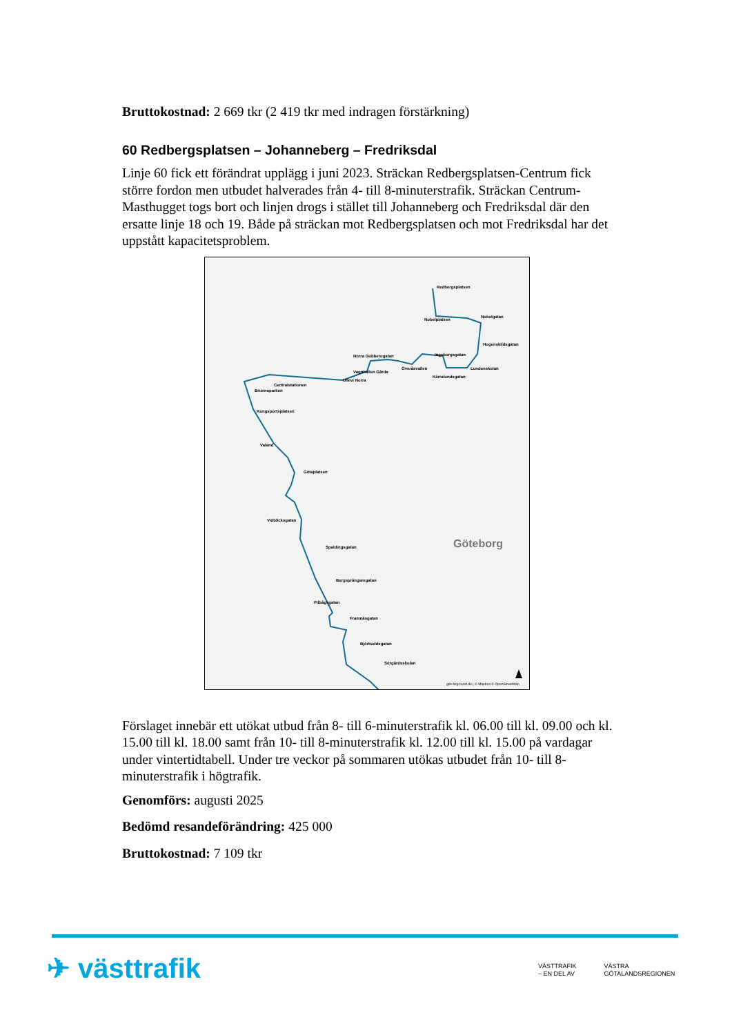Bruttokostnad: 2 669 tkr (2 419 tkr med indragen förstärkning)
60 Redbergsplatsen – Johanneberg – Fredriksdal
Linje 60 fick ett förändrat upplägg i juni 2023. Sträckan Redbergsplatsen-Centrum fick större fordon men utbudet halverades från 4- till 8-minuterstrafik. Sträckan Centrum-Masthugget togs bort och linjen drogs i stället till Johanneberg och Fredriksdal där den ersatte linje 18 och 19. Både på sträckan mot Redbergsplatsen och mot Fredriksdal har det uppstått kapacitetsproblem.
Redbergsplatsen
Nobelplatsen
Nobelgatan
Hogenskildsgatan
Ingeborgsgatan
Lundenskolan
Kärralundsgatan
Överåsvallen
Norra Gubberogatan
Vagnhallen Gårda
Ullevi Norra
Centralstationen
Brunnsparken
Kungsportsplatsen
Valand
Götaplatsen
Vidblicksgatan
Spaldingsgatan
Bergsprångaregatan
Pilbågsgatan
Framnäsgatan
Björkuddsgatan
Sörgårdsskolan
Göteborg
gds.bkg.bund.de | © Mapbox © OpenStreetMap
Förslaget innebär ett utökat utbud från 8- till 6-minuterstrafik kl. 06.00 till kl. 09.00 och kl. 15.00 till kl. 18.00 samt från 10- till 8-minuterstrafik kl. 12.00 till kl. 15.00 på vardagar under vintertidtabell. Under tre veckor på sommaren utökas utbudet från 10- till 8-minuterstrafik i högtrafik.
Genomförs: augusti 2025
Bedömd resandeförändring: 425 000
Bruttokostnad: 7 109 tkr
✈ västtrafik
VÄSTTRAFIK
– EN DEL AV
VÄSTRA
GÖTALANDSREGIONEN